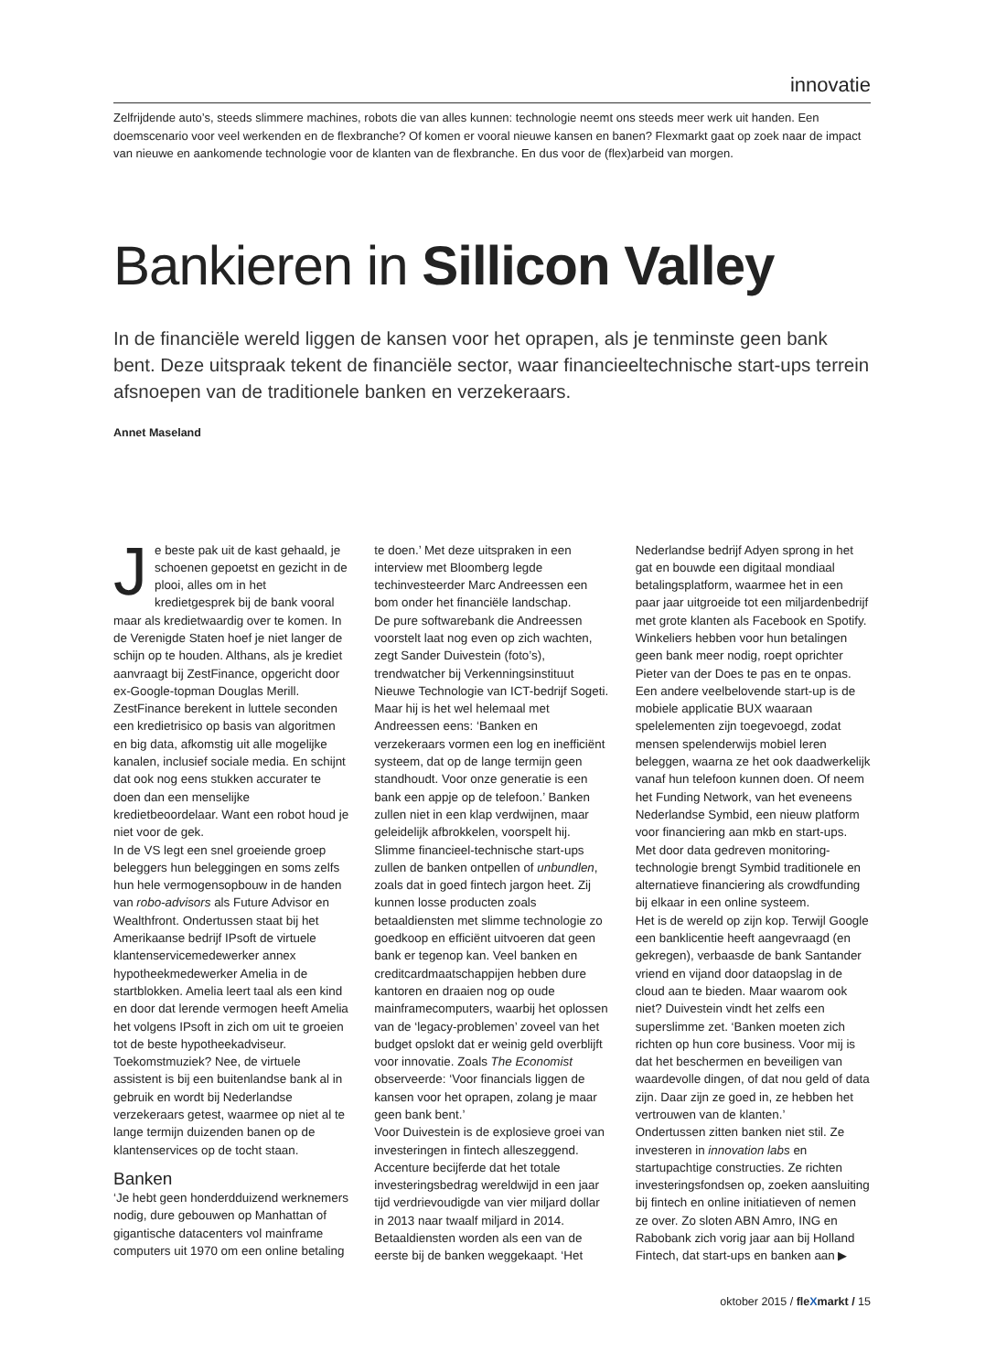innovatie
Zelfrijdende auto’s, steeds slimmere machines, robots die van alles kunnen: technologie neemt ons steeds meer werk uit handen. Een doemscenario voor veel werkenden en de flexbranche? Of komen er vooral nieuwe kansen en banen? Flexmarkt gaat op zoek naar de impact van nieuwe en aankomende technologie voor de klanten van de flexbranche. En dus voor de (flex)arbeid van morgen.
Bankieren in Sillicon Valley
In de financiële wereld liggen de kansen voor het oprapen, als je tenminste geen bank bent. Deze uitspraak tekent de financiële sector, waar financieeltechnische start-ups terrein afsnoepen van de traditionele banken en verzekeraars.
Annet Maseland
Je beste pak uit de kast gehaald, je schoenen gepoetst en gezicht in de plooi, alles om in het kredietgesprek bij de bank vooral maar als kredietwaardig over te komen. In de Verenigde Staten hoef je niet langer de schijn op te houden. Althans, als je krediet aanvraagt bij ZestFinance, opgericht door ex-Google-topman Douglas Merill. ZestFinance berekent in luttele seconden een kredietrisico op basis van algoritmen en big data, afkomstig uit alle mogelijke kanalen, inclusief sociale media. En schijnt dat ook nog eens stukken accurater te doen dan een menselijke kredietbeoordelaar. Want een robot houd je niet voor de gek.
In de VS legt een snel groeiende groep beleggers hun beleggingen en soms zelfs hun hele vermogensopbouw in de handen van robo-advisors als Future Advisor en Wealthfront. Ondertussen staat bij het Amerikaanse bedrijf IPsoft de virtuele klantenservicemedewerker annex hypotheekmedewerker Amelia in de startblokken. Amelia leert taal als een kind en door dat lerende vermogen heeft Amelia het volgens IPsoft in zich om uit te groeien tot de beste hypotheekadviseur. Toekomstmuziek? Nee, de virtuele assistent is bij een buitenlandse bank al in gebruik en wordt bij Nederlandse verzekeraars getest, waarmee op niet al te lange termijn duizenden banen op de klantenservices op de tocht staan.
Banken
‘Je hebt geen honderdduizend werknemers nodig, dure gebouwen op Manhattan of gigantische datacenters vol mainframe computers uit 1970 om een online betaling te doen.’ Met deze uitspraken in een interview met Bloomberg legde techinvesteerder Marc Andreessen een bom onder het financiële landschap.
De pure softwarebank die Andreessen voorstelt laat nog even op zich wachten, zegt Sander Duivestein (foto’s), trendwatcher bij Verkenningsinstituut Nieuwe Technologie van ICT-bedrijf Sogeti. Maar hij is het wel helemaal met Andreessen eens: ‘Banken en verzekeraars vormen een log en inefficiënt systeem, dat op de lange termijn geen standhoudt. Voor onze generatie is een bank een appje op de telefoon.’ Banken zullen niet in een klap verdwijnen, maar geleidelijk afbrokkelen, voorspelt hij. Slimme financieel-technische start-ups zullen de banken ontpellen of unbundlen, zoals dat in goed fintech jargon heet. Zij kunnen losse producten zoals betaaldiensten met slimme technologie zo goedkoop en efficiënt uitvoeren dat geen bank er tegenop kan. Veel banken en creditcardmaatschappijen hebben dure kantoren en draaien nog op oude mainframecomputers, waarbij het oplossen van de ‘legacy-problemen’ zoveel van het budget opslokt dat er weinig geld overblijft voor innovatie. Zoals The Economist observeerde: ‘Voor financials liggen de kansen voor het oprapen, zolang je maar geen bank bent.’
Voor Duivestein is de explosieve groei van investeringen in fintech alleszeggend. Accenture becijferde dat het totale investeringsbedrag wereldwijd in een jaar tijd verdrievoudigde van vier miljard dollar in 2013 naar twaalf miljard in 2014. Betaaldiensten worden als een van de eerste bij de banken weggekaapt. ‘Het Nederlandse bedrijf Adyen sprong in het gat en bouwde een digitaal mondiaal betalingsplatform, waarmee het in een paar jaar uitgroeide tot een miljardenbedrijf met grote klanten als Facebook en Spotify. Winkeliers hebben voor hun betalingen geen bank meer nodig, roept oprichter Pieter van der Does te pas en te onpas.
Een andere veelbelovende start-up is de mobiele applicatie BUX waaraan spelelementen zijn toegevoegd, zodat mensen spelenderwijs mobiel leren beleggen, waarna ze het ook daadwerkelijk vanaf hun telefoon kunnen doen. Of neem het Funding Network, van het eveneens Nederlandse Symbid, een nieuw platform voor financiering aan mkb en start-ups. Met door data gedreven monitoring-technologie brengt Symbid traditionele en alternatieve financiering als crowdfunding bij elkaar in een online systeem.
Het is de wereld op zijn kop. Terwijl Google een banklicentie heeft aangevraagd (en gekregen), verbaasde de bank Santander vriend en vijand door dataopslag in de cloud aan te bieden. Maar waarom ook niet? Duivestein vindt het zelfs een superslimme zet. ‘Banken moeten zich richten op hun core business. Voor mij is dat het beschermen en beveiligen van waardevolle dingen, of dat nou geld of data zijn. Daar zijn ze goed in, ze hebben het vertrouwen van de klanten.’
Ondertussen zitten banken niet stil. Ze investeren in innovation labs en startupachtige constructies. Ze richten investeringsfondsen op, zoeken aansluiting bij fintech en online initiatieven of nemen ze over. Zo sloten ABN Amro, ING en Rabobank zich vorig jaar aan bij Holland Fintech, dat start-ups en banken aan ▶
oktober 2015 / fleXmarkt / 15